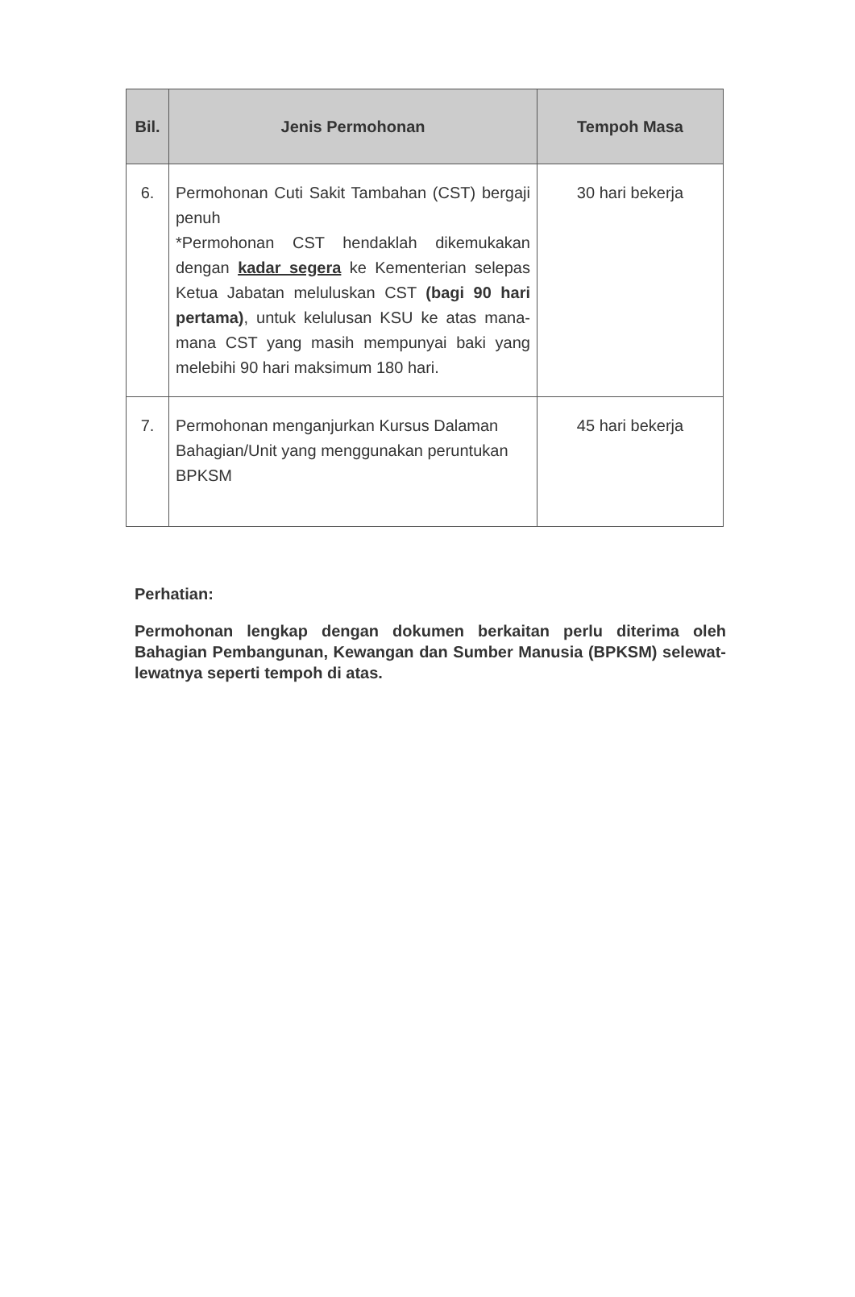| Bil. | Jenis Permohonan | Tempoh Masa |
| --- | --- | --- |
| 6. | Permohonan Cuti Sakit Tambahan (CST) bergaji penuh *Permohonan CST hendaklah dikemukakan dengan kadar segera ke Kementerian selepas Ketua Jabatan meluluskan CST (bagi 90 hari pertama) , untuk kelulusan KSU ke atas mana-mana CST yang masih mempunyai baki yang melebihi 90 hari maksimum 180 hari. | 30 hari bekerja |
| 7. | Permohonan menganjurkan Kursus Dalaman Bahagian/Unit yang menggunakan peruntukan BPKSM | 45 hari bekerja |
Perhatian:
Permohonan lengkap dengan dokumen berkaitan perlu diterima oleh Bahagian Pembangunan, Kewangan dan Sumber Manusia (BPKSM) selewat-lewatnya seperti tempoh di atas.